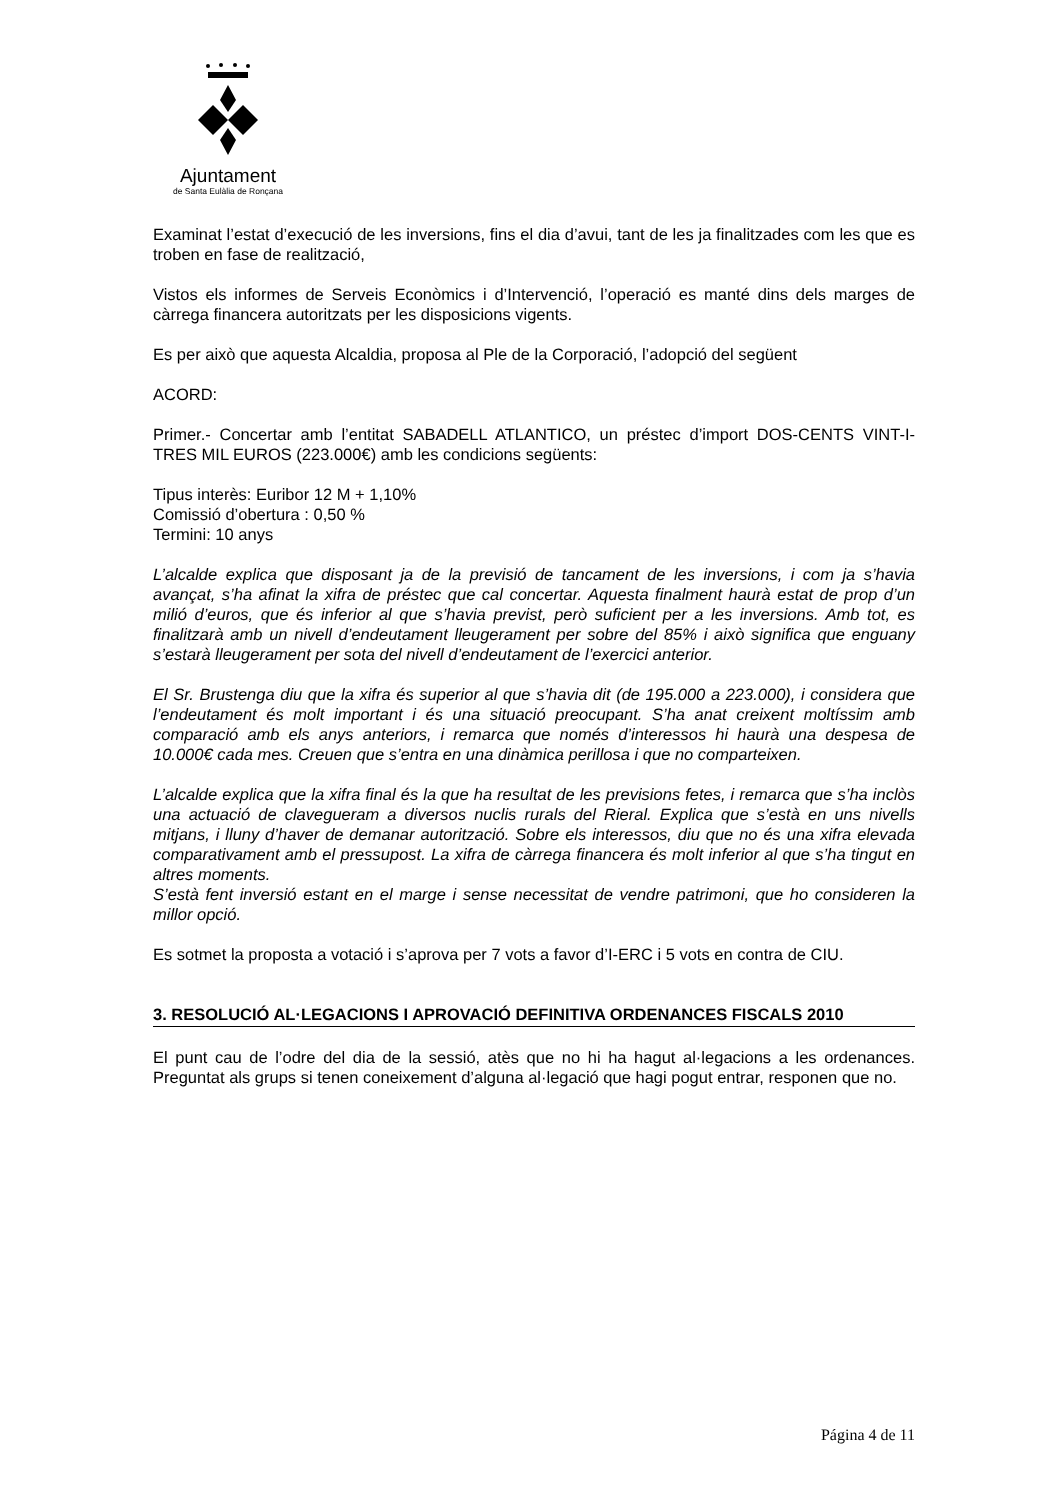Ajuntament
de Santa Eulàlia de Ronçana
Examinat l’estat d’execució de les inversions, fins el dia d’avui, tant de les ja finalitzades com les que es troben en fase de realització,
Vistos els informes de Serveis Econòmics i d’Intervenció, l’operació es manté dins dels marges de càrrega financera autoritzats per les disposicions vigents.
Es per això que aquesta Alcaldia, proposa al Ple de la Corporació, l’adopció del següent
ACORD:
Primer.- Concertar amb l’entitat SABADELL ATLANTICO, un préstec d’import DOS-CENTS VINT-I-TRES MIL EUROS (223.000€) amb les condicions següents:
Tipus interès: Euribor 12 M + 1,10%
Comissió d’obertura : 0,50 %
Termini: 10 anys
L’alcalde explica que disposant ja de la previsió de tancament de les inversions, i com ja s’havia avançat, s’ha afinat la xifra de préstec que cal concertar. Aquesta finalment haurà estat de prop d’un milió d’euros, que és inferior al que s’havia previst, però suficient per a les inversions. Amb tot, es finalitzarà amb un nivell d’endeutament lleugerament per sobre del 85% i això significa que enguany s’estarà lleugerament per sota del nivell d’endeutament de l’exercici anterior.
El Sr. Brustenga diu que la xifra és superior al que s’havia dit (de 195.000 a 223.000), i considera que l’endeutament és molt important i és una situació preocupant. S’ha anat creixent moltíssim amb comparació amb els anys anteriors, i remarca que només d’interessos hi haurà una despesa de 10.000€ cada mes. Creuen que s’entra en una dinàmica perillosa i que no comparteixen.
L’alcalde explica que la xifra final és la que ha resultat de les previsions fetes, i remarca que s’ha inclòs una actuació de clavegueram a diversos nuclis rurals del Rieral. Explica que s’està en uns nivells mitjans, i lluny d’haver de demanar autorització. Sobre els interessos, diu que no és una xifra elevada comparativament amb el pressupost. La xifra de càrrega financera és molt inferior al que s’ha tingut en altres moments.
S’està fent inversió estant en el marge i sense necessitat de vendre patrimoni, que ho consideren la millor opció.
Es sotmet la proposta a votació i s’aprova per 7 vots a favor d’I-ERC i 5 vots en contra de CIU.
3. RESOLUCIÓ AL·LEGACIONS I APROVACIÓ DEFINITIVA ORDENANCES FISCALS 2010
El punt cau de l’odre del dia de la sessió, atès que no hi ha hagut al·legacions a les ordenances. Preguntat als grups si tenen coneixement d’alguna al·legació que hagi pogut entrar, responen que no.
Página 4 de 11